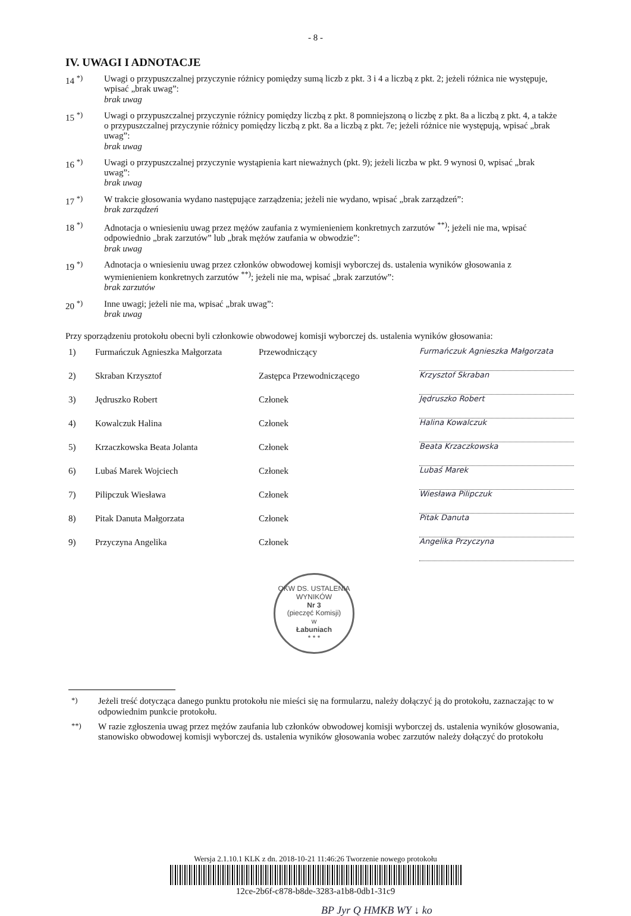- 8 -
IV. UWAGI I ADNOTACJE
14 <sup>*)</sup> Uwagi o przypuszczalnej przyczynie różnicy pomiędzy sumą liczb z pkt. 3 i 4 a liczbą z pkt. 2; jeżeli różnica nie występuje, wpisać „brak uwag”:
brak uwag
15 <sup>*)</sup> Uwagi o przypuszczalnej przyczynie różnicy pomiędzy liczbą z pkt. 8 pomniejszoną o liczbę z pkt. 8a a liczbą z pkt. 4, a także o przypuszczalnej przyczynie różnicy pomiędzy liczbą z pkt. 8a a liczbą z pkt. 7e; jeżeli różnice nie występują, wpisać „brak uwag”:
brak uwag
16 <sup>*)</sup> Uwagi o przypuszczalnej przyczynie wystąpienia kart nieważnych (pkt. 9); jeżeli liczba w pkt. 9 wynosi 0, wpisać „brak uwag”:
brak uwag
17 <sup>*)</sup> W trakcie głosowania wydano następujące zarządzenia; jeżeli nie wydano, wpisać „brak zarządzeń”:
brak zarządzeń
18 <sup>*)</sup> Adnotacja o wniesieniu uwag przez mężów zaufania z wymienieniem konkretnych zarzutów <sup>**)</sup>; jeżeli nie ma, wpisać odpowiednio „brak zarzutów” lub „brak mężów zaufania w obwodzie”:
brak uwag
19 <sup>*)</sup> Adnotacja o wniesieniu uwag przez członków obwodowej komisji wyborczej ds. ustalenia wyników głosowania z wymienieniem konkretnych zarzutów <sup>**)</sup>; jeżeli nie ma, wpisać „brak zarzutów”:
brak zarzutów
20 <sup>*)</sup> Inne uwagi; jeżeli nie ma, wpisać „brak uwag”:
brak uwag
Przy sporządzeniu protokołu obecni byli członkowie obwodowej komisji wyborczej ds. ustalenia wyników głosowania:
| 1) | Furmańczuk Agnieszka Małgorzata | Przewodniczący | Furmańczuk Agnieszka Małgorzata |
| 2) | Skraban Krzysztof | Zastępca Przewodniczącego | Krzysztof Skraban |
| 3) | Jędruszko Robert | Członek | Jędruszko Robert |
| 4) | Kowalczuk Halina | Członek | Halina Kowalczuk |
| 5) | Krzaczkowska Beata Jolanta | Członek | Beata Krzaczkowska |
| 6) | Lubaś Marek Wojciech | Członek | Lubaś Marek |
| 7) | Pilipczuk Wiesława | Członek | Wiesława Pilipczuk |
| 8) | Pitak Danuta Małgorzata | Członek | Pitak Danuta |
| 9) | Przyczyna Angelika | Członek | Angelika Przyczyna |
OKW DS. USTALENIA WYNIKÓW
Nr 3
(pieczęć Komisji)
w
Łabuniach
* * *
<sup>*)</sup> Jeżeli treść dotycząca danego punktu protokołu nie mieści się na formularzu, należy dołączyć ją do protokołu, zaznaczając to w odpowiednim punkcie protokołu.
<sup>**)</sup> W razie zgłoszenia uwag przez mężów zaufania lub członków obwodowej komisji wyborczej ds. ustalenia wyników głosowania, stanowisko obwodowej komisji wyborczej ds. ustalenia wyników głosowania wobec zarzutów należy dołączyć do protokołu
Wersja 2.1.10.1 KLK z dn. 2018-10-21 11:46:26 Tworzenie nowego protokołu
12ce-2b6f-c878-b8de-3283-a1b8-0db1-31c9
BP Jyr Q HMKB WY ↓ ko